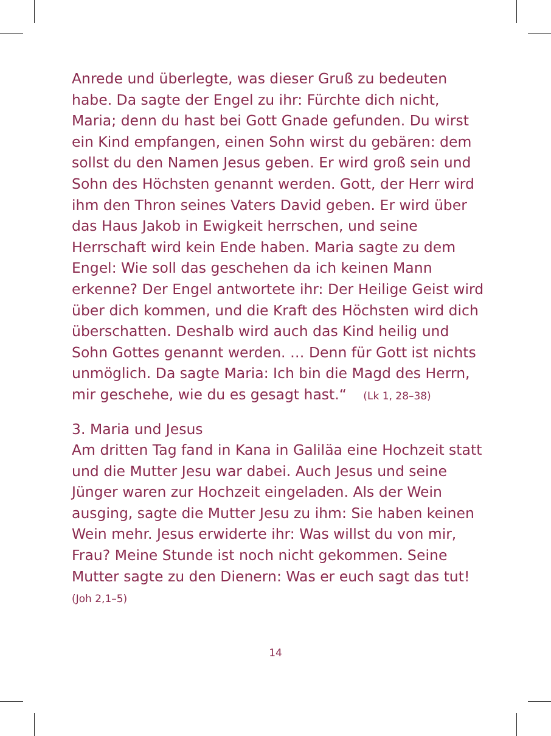Anrede und überlegte, was dieser Gruß zu bedeuten habe. Da sagte der Engel zu ihr: Fürchte dich nicht, Maria; denn du hast bei Gott Gnade gefunden. Du wirst ein Kind empfangen, einen Sohn wirst du gebären: dem sollst du den Namen Jesus geben. Er wird groß sein und Sohn des Höchsten genannt werden. Gott, der Herr wird ihm den Thron seines Vaters David geben. Er wird über das Haus Jakob in Ewigkeit herrschen, und seine Herrschaft wird kein Ende haben. Maria sagte zu dem Engel: Wie soll das geschehen da ich keinen Mann erkenne? Der Engel antwortete ihr: Der Heilige Geist wird über dich kommen, und die Kraft des Höchsten wird dich überschatten. Deshalb wird auch das Kind heilig und Sohn Gottes genannt werden. … Denn für Gott ist nichts unmöglich. Da sagte Maria: Ich bin die Magd des Herrn, mir geschehe, wie du es gesagt hast.“ (Lk 1, 28–38)
3. Maria und Jesus
Am dritten Tag fand in Kana in Galiläa eine Hochzeit statt und die Mutter Jesu war dabei. Auch Jesus und seine Jünger waren zur Hochzeit eingeladen. Als der Wein ausging, sagte die Mutter Jesu zu ihm: Sie haben keinen Wein mehr. Jesus erwiderte ihr: Was willst du von mir, Frau? Meine Stunde ist noch nicht gekommen. Seine Mutter sagte zu den Dienern: Was er euch sagt das tut!
(Joh 2,1–5)
14